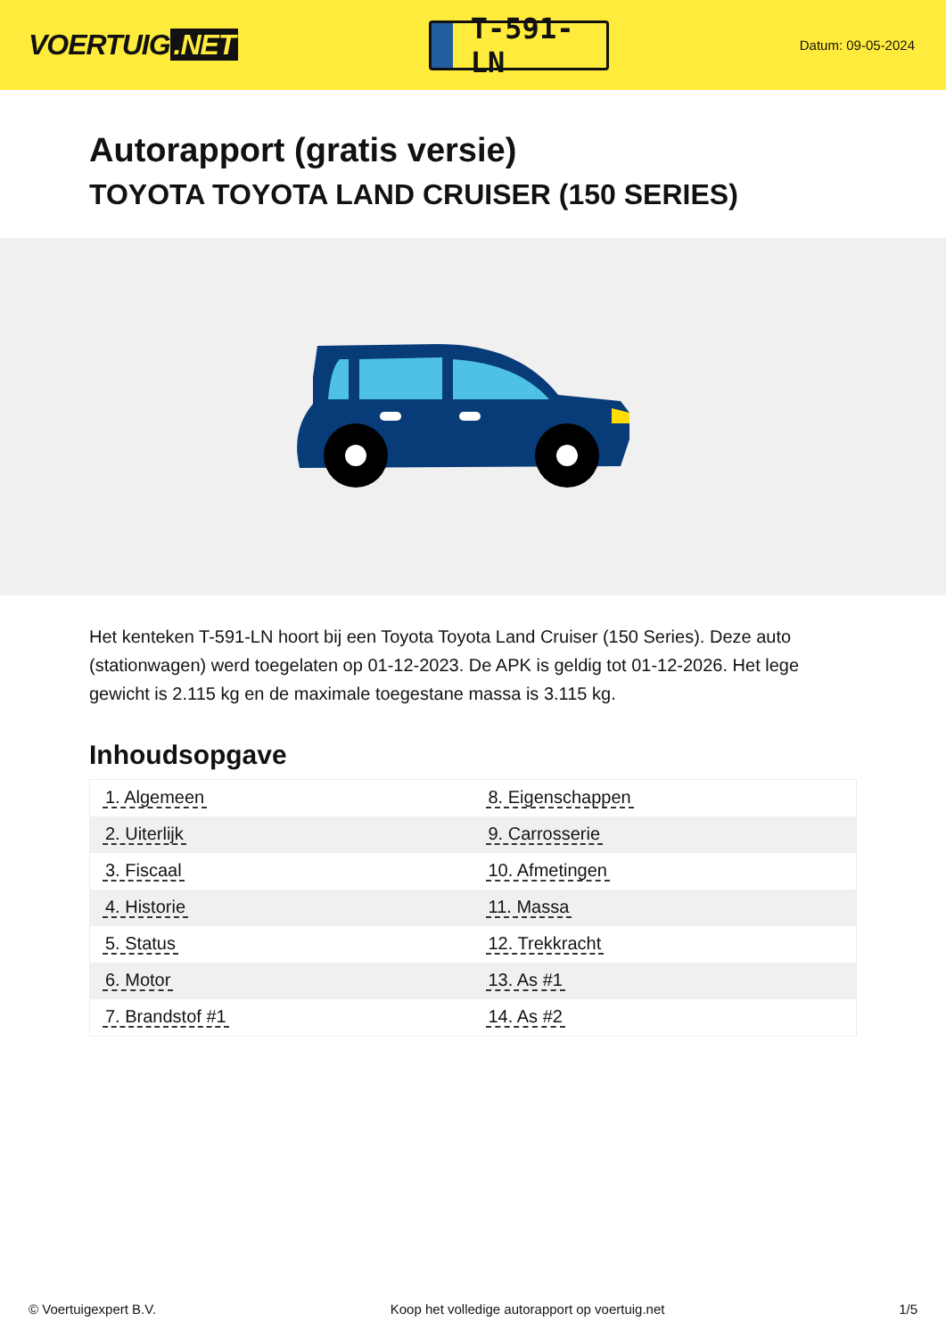VOERTUIG.NET
T-591-LN
Datum: 09-05-2024
Autorapport (gratis versie)
TOYOTA TOYOTA LAND CRUISER (150 SERIES)
Het kenteken T-591-LN hoort bij een Toyota Toyota Land Cruiser (150 Series). Deze auto (stationwagen) werd toegelaten op 01-12-2023. De APK is geldig tot 01-12-2026. Het lege gewicht is 2.115 kg en de maximale toegestane massa is 3.115 kg.
Inhoudsopgave
| 1. Algemeen | 8. Eigenschappen |
| 2. Uiterlijk | 9. Carrosserie |
| 3. Fiscaal | 10. Afmetingen |
| 4. Historie | 11. Massa |
| 5. Status | 12. Trekkracht |
| 6. Motor | 13. As #1 |
| 7. Brandstof #1 | 14. As #2 |
© Voertuigexpert B.V. Koop het volledige autorapport op voertuig.net 1/5